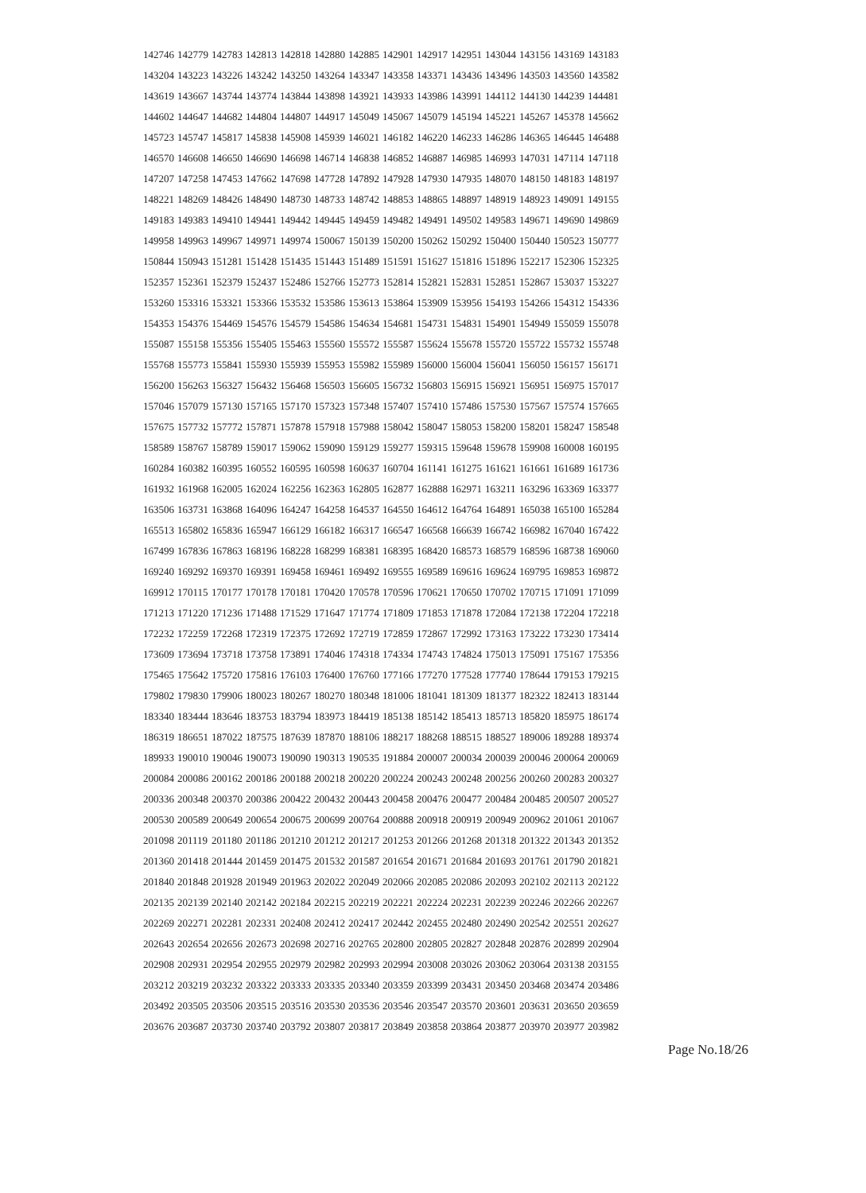| 142746 | 142779 | 142783 | 142813 | 142818 | 142880 | 142885 | 142901 | 142917 | 142951 | 143044 | 143156 | 143169 | 143183 |
| 143204 | 143223 | 143226 | 143242 | 143250 | 143264 | 143347 | 143358 | 143371 | 143436 | 143496 | 143503 | 143560 | 143582 |
| 143619 | 143667 | 143744 | 143774 | 143844 | 143898 | 143921 | 143933 | 143986 | 143991 | 144112 | 144130 | 144239 | 144481 |
| 144602 | 144647 | 144682 | 144804 | 144807 | 144917 | 145049 | 145067 | 145079 | 145194 | 145221 | 145267 | 145378 | 145662 |
| 145723 | 145747 | 145817 | 145838 | 145908 | 145939 | 146021 | 146182 | 146220 | 146233 | 146286 | 146365 | 146445 | 146488 |
| 146570 | 146608 | 146650 | 146690 | 146698 | 146714 | 146838 | 146852 | 146887 | 146985 | 146993 | 147031 | 147114 | 147118 |
| 147207 | 147258 | 147453 | 147662 | 147698 | 147728 | 147892 | 147928 | 147930 | 147935 | 148070 | 148150 | 148183 | 148197 |
| 148221 | 148269 | 148426 | 148490 | 148730 | 148733 | 148742 | 148853 | 148865 | 148897 | 148919 | 148923 | 149091 | 149155 |
| 149183 | 149383 | 149410 | 149441 | 149442 | 149445 | 149459 | 149482 | 149491 | 149502 | 149583 | 149671 | 149690 | 149869 |
| 149958 | 149963 | 149967 | 149971 | 149974 | 150067 | 150139 | 150200 | 150262 | 150292 | 150400 | 150440 | 150523 | 150777 |
| 150844 | 150943 | 151281 | 151428 | 151435 | 151443 | 151489 | 151591 | 151627 | 151816 | 151896 | 152217 | 152306 | 152325 |
| 152357 | 152361 | 152379 | 152437 | 152486 | 152766 | 152773 | 152814 | 152821 | 152831 | 152851 | 152867 | 153037 | 153227 |
| 153260 | 153316 | 153321 | 153366 | 153532 | 153586 | 153613 | 153864 | 153909 | 153956 | 154193 | 154266 | 154312 | 154336 |
| 154353 | 154376 | 154469 | 154576 | 154579 | 154586 | 154634 | 154681 | 154731 | 154831 | 154901 | 154949 | 155059 | 155078 |
| 155087 | 155158 | 155356 | 155405 | 155463 | 155560 | 155572 | 155587 | 155624 | 155678 | 155720 | 155722 | 155732 | 155748 |
| 155768 | 155773 | 155841 | 155930 | 155939 | 155953 | 155982 | 155989 | 156000 | 156004 | 156041 | 156050 | 156157 | 156171 |
| 156200 | 156263 | 156327 | 156432 | 156468 | 156503 | 156605 | 156732 | 156803 | 156915 | 156921 | 156951 | 156975 | 157017 |
| 157046 | 157079 | 157130 | 157165 | 157170 | 157323 | 157348 | 157407 | 157410 | 157486 | 157530 | 157567 | 157574 | 157665 |
| 157675 | 157732 | 157772 | 157871 | 157878 | 157918 | 157988 | 158042 | 158047 | 158053 | 158200 | 158201 | 158247 | 158548 |
| 158589 | 158767 | 158789 | 159017 | 159062 | 159090 | 159129 | 159277 | 159315 | 159648 | 159678 | 159908 | 160008 | 160195 |
| 160284 | 160382 | 160395 | 160552 | 160595 | 160598 | 160637 | 160704 | 161141 | 161275 | 161621 | 161661 | 161689 | 161736 |
| 161932 | 161968 | 162005 | 162024 | 162256 | 162363 | 162805 | 162877 | 162888 | 162971 | 163211 | 163296 | 163369 | 163377 |
| 163506 | 163731 | 163868 | 164096 | 164247 | 164258 | 164537 | 164550 | 164612 | 164764 | 164891 | 165038 | 165100 | 165284 |
| 165513 | 165802 | 165836 | 165947 | 166129 | 166182 | 166317 | 166547 | 166568 | 166639 | 166742 | 166982 | 167040 | 167422 |
| 167499 | 167836 | 167863 | 168196 | 168228 | 168299 | 168381 | 168395 | 168420 | 168573 | 168579 | 168596 | 168738 | 169060 |
| 169240 | 169292 | 169370 | 169391 | 169458 | 169461 | 169492 | 169555 | 169589 | 169616 | 169624 | 169795 | 169853 | 169872 |
| 169912 | 170115 | 170177 | 170178 | 170181 | 170420 | 170578 | 170596 | 170621 | 170650 | 170702 | 170715 | 171091 | 171099 |
| 171213 | 171220 | 171236 | 171488 | 171529 | 171647 | 171774 | 171809 | 171853 | 171878 | 172084 | 172138 | 172204 | 172218 |
| 172232 | 172259 | 172268 | 172319 | 172375 | 172692 | 172719 | 172859 | 172867 | 172992 | 173163 | 173222 | 173230 | 173414 |
| 173609 | 173694 | 173718 | 173758 | 173891 | 174046 | 174318 | 174334 | 174743 | 174824 | 175013 | 175091 | 175167 | 175356 |
| 175465 | 175642 | 175720 | 175816 | 176103 | 176400 | 176760 | 177166 | 177270 | 177528 | 177740 | 178644 | 179153 | 179215 |
| 179802 | 179830 | 179906 | 180023 | 180267 | 180270 | 180348 | 181006 | 181041 | 181309 | 181377 | 182322 | 182413 | 183144 |
| 183340 | 183444 | 183646 | 183753 | 183794 | 183973 | 184419 | 185138 | 185142 | 185413 | 185713 | 185820 | 185975 | 186174 |
| 186319 | 186651 | 187022 | 187575 | 187639 | 187870 | 188106 | 188217 | 188268 | 188515 | 188527 | 189006 | 189288 | 189374 |
| 189933 | 190010 | 190046 | 190073 | 190090 | 190313 | 190535 | 191884 | 200007 | 200034 | 200039 | 200046 | 200064 | 200069 |
| 200084 | 200086 | 200162 | 200186 | 200188 | 200218 | 200220 | 200224 | 200243 | 200248 | 200256 | 200260 | 200283 | 200327 |
| 200336 | 200348 | 200370 | 200386 | 200422 | 200432 | 200443 | 200458 | 200476 | 200477 | 200484 | 200485 | 200507 | 200527 |
| 200530 | 200589 | 200649 | 200654 | 200675 | 200699 | 200764 | 200888 | 200918 | 200919 | 200949 | 200962 | 201061 | 201067 |
| 201098 | 201119 | 201180 | 201186 | 201210 | 201212 | 201217 | 201253 | 201266 | 201268 | 201318 | 201322 | 201343 | 201352 |
| 201360 | 201418 | 201444 | 201459 | 201475 | 201532 | 201587 | 201654 | 201671 | 201684 | 201693 | 201761 | 201790 | 201821 |
| 201840 | 201848 | 201928 | 201949 | 201963 | 202022 | 202049 | 202066 | 202085 | 202086 | 202093 | 202102 | 202113 | 202122 |
| 202135 | 202139 | 202140 | 202142 | 202184 | 202215 | 202219 | 202221 | 202224 | 202231 | 202239 | 202246 | 202266 | 202267 |
| 202269 | 202271 | 202281 | 202331 | 202408 | 202412 | 202417 | 202442 | 202455 | 202480 | 202490 | 202542 | 202551 | 202627 |
| 202643 | 202654 | 202656 | 202673 | 202698 | 202716 | 202765 | 202800 | 202805 | 202827 | 202848 | 202876 | 202899 | 202904 |
| 202908 | 202931 | 202954 | 202955 | 202979 | 202982 | 202993 | 202994 | 203008 | 203026 | 203062 | 203064 | 203138 | 203155 |
| 203212 | 203219 | 203232 | 203322 | 203333 | 203335 | 203340 | 203359 | 203399 | 203431 | 203450 | 203468 | 203474 | 203486 |
| 203492 | 203505 | 203506 | 203515 | 203516 | 203530 | 203536 | 203546 | 203547 | 203570 | 203601 | 203631 | 203650 | 203659 |
| 203676 | 203687 | 203730 | 203740 | 203792 | 203807 | 203817 | 203849 | 203858 | 203864 | 203877 | 203970 | 203977 | 203982 |
Page No.18/26